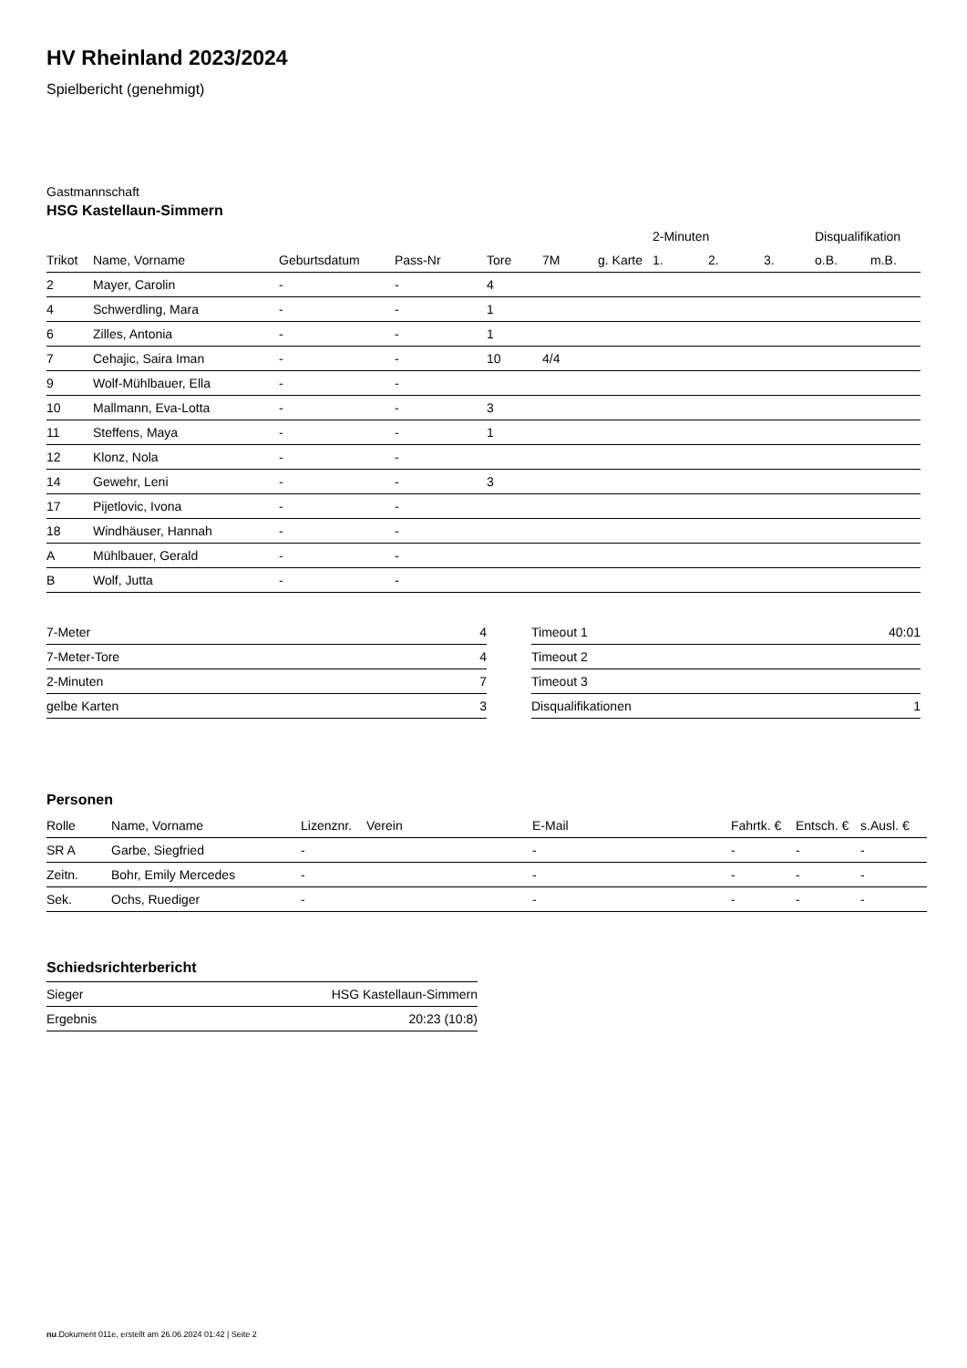HV Rheinland 2023/2024
Spielbericht (genehmigt)
Gastmannschaft
HSG Kastellaun-Simmern
| | | | | | | | 2-Minuten | | | Disqualifikation | |
| Trikot | Name, Vorname | Geburtsdatum | Pass-Nr | Tore | 7M | g. Karte | 1. | 2. | 3. | o.B. | m.B. |
| 2 | Mayer, Carolin | - | - | 4 | | | | | | | |
| 4 | Schwerdling, Mara | - | - | 1 | | | | | | | |
| 6 | Zilles, Antonia | - | - | 1 | | | | | | | |
| 7 | Cehajic, Saira Iman | - | - | 10 | 4/4 | | | | | | |
| 9 | Wolf-Mühlbauer, Ella | - | - | | | | | | | | |
| 10 | Mallmann, Eva-Lotta | - | - | 3 | | | | | | | |
| 11 | Steffens, Maya | - | - | 1 | | | | | | | |
| 12 | Klonz, Nola | - | - | | | | | | | | |
| 14 | Gewehr, Leni | - | - | 3 | | | | | | | |
| 17 | Pijetlovic, Ivona | - | - | | | | | | | | |
| 18 | Windhäuser, Hannah | - | - | | | | | | | | |
| A | Mühlbauer, Gerald | - | - | | | | | | | | |
| B | Wolf, Jutta | - | - | | | | | | | | |
| 7-Meter | 4 |
| 7-Meter-Tore | 4 |
| 2-Minuten | 7 |
| gelbe Karten | 3 |
| Timeout 1 | 40:01 |
| Timeout 2 | |
| Timeout 3 | |
| Disqualifikationen | 1 |
Personen
| Rolle | Name, Vorname | Lizenznr. | Verein | E-Mail | Fahrtk. € | Entsch. € | s.Ausl. € |
| --- | --- | --- | --- | --- | --- | --- | --- |
| SR A | Garbe, Siegfried | - | | - | - | - | - |
| Zeitn. | Bohr, Emily Mercedes | - | | - | - | - | - |
| Sek. | Ochs, Ruediger | - | | - | - | - | - |
Schiedsrichterbericht
| Sieger | HSG Kastellaun-Simmern |
| Ergebnis | 20:23 (10:8) |
nu.Dokument 011e, erstellt am 26.06.2024 01:42 | Seite 2